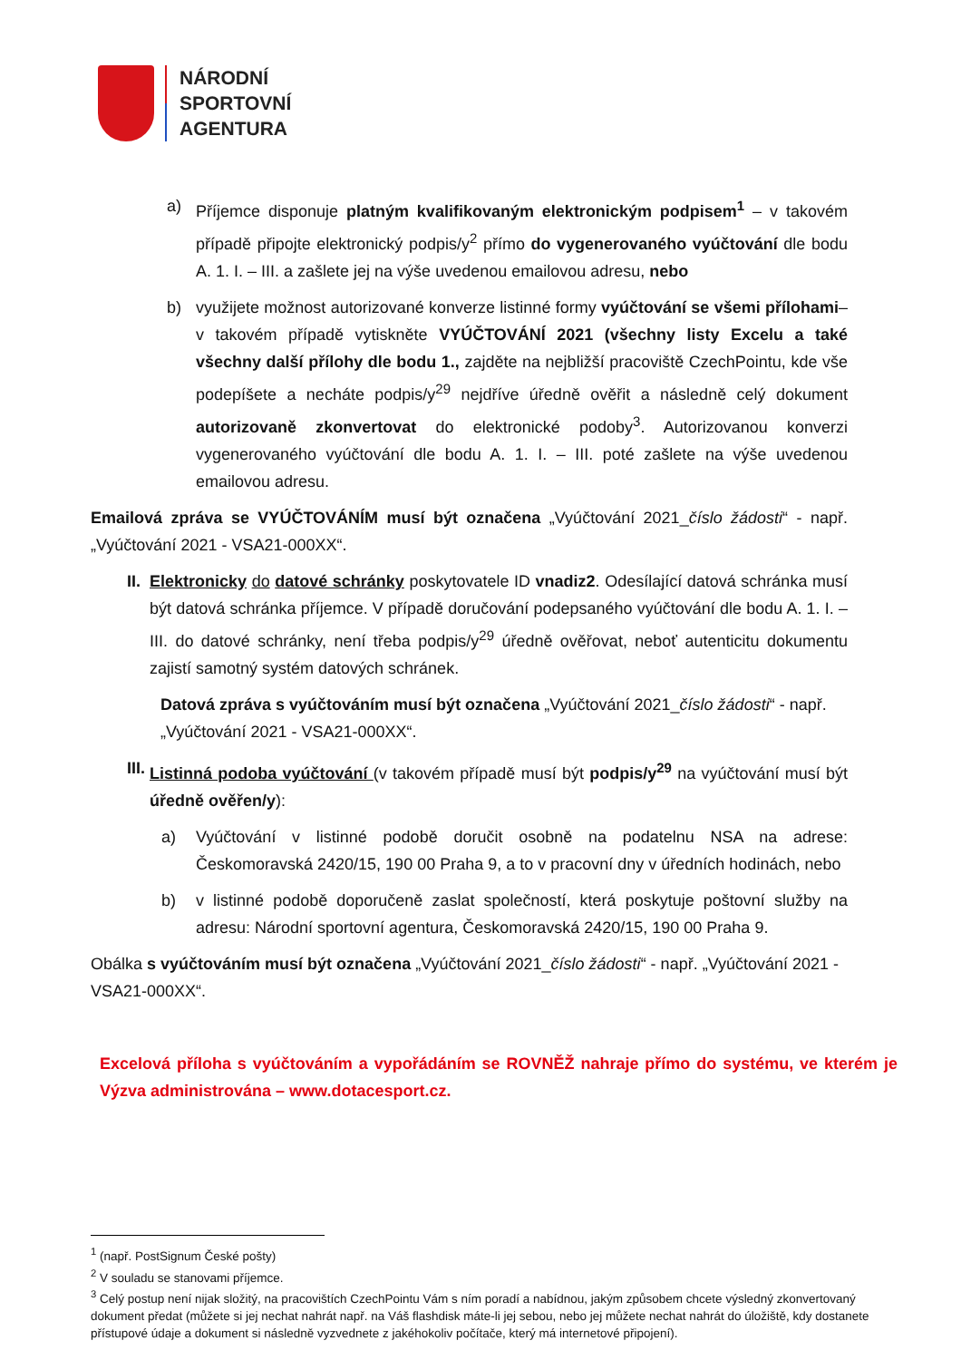NÁRODNÍ
SPORTOVNÍ
AGENTURA
a) Příjemce disponuje platným kvalifikovaným elektronickým podpisem<sup>1</sup> – v takovém případě připojte elektronický podpis/y<sup>2</sup> přímo do vygenerovaného vyúčtování dle bodu A. 1. I. – III. a zašlete jej na výše uvedenou emailovou adresu, nebo
b) využijete možnost autorizované konverze listinné formy vyúčtování se všemi přílohami– v takovém případě vytiskněte VYÚČTOVÁNÍ 2021 (všechny listy Excelu a také všechny další přílohy dle bodu 1., zajděte na nejbližší pracoviště CzechPointu, kde vše podepíšete a necháte podpis/y<sup>29</sup> nejdříve úředně ověřit a následně celý dokument autorizovaně zkonvertovat do elektronické podoby<sup>3</sup>. Autorizovanou konverzi vygenerovaného vyúčtování dle bodu A. 1. I. – III. poté zašlete na výše uvedenou emailovou adresu.
Emailová zpráva se VYÚČTOVÁNÍM musí být označena „Vyúčtování 2021_číslo žádosti“ - např. „Vyúčtování 2021 - VSA21-000XX“.
II. Elektronicky do datové schránky poskytovatele ID vnadiz2. Odesílající datová schránka musí být datová schránka příjemce. V případě doručování podepsaného vyúčtování dle bodu A. 1. I. – III. do datové schránky, není třeba podpis/y<sup>29</sup> úředně ověřovat, neboť autenticitu dokumentu zajistí samotný systém datových schránek.
Datová zpráva s vyúčtováním musí být označena „Vyúčtování 2021_číslo žádosti“ - např. „Vyúčtování 2021 - VSA21-000XX“.
III. Listinná podoba vyúčtování (v takovém případě musí být podpis/y<sup>29</sup> na vyúčtování musí být úředně ověřen/y):
a) Vyúčtování v listinné podobě doručit osobně na podatelnu NSA na adrese: Českomoravská 2420/15, 190 00 Praha 9, a to v pracovní dny v úředních hodinách, nebo
b) v listinné podobě doporučeně zaslat společností, která poskytuje poštovní služby na adresu: Národní sportovní agentura, Českomoravská 2420/15, 190 00 Praha 9.
Obálka s vyúčtováním musí být označena „Vyúčtování 2021_číslo žádosti“ - např. „Vyúčtování 2021 - VSA21-000XX“.
Excelová příloha s vyúčtováním a vypořádáním se ROVNĚŽ nahraje přímo do systému, ve kterém je Výzva administrována – www.dotacesport.cz.
<sup>1</sup> (např. PostSignum České pošty)
<sup>2</sup> V souladu se stanovami příjemce.
<sup>3</sup> Celý postup není nijak složitý, na pracovištích CzechPointu Vám s ním poradí a nabídnou, jakým způsobem chcete výsledný zkonvertovaný dokument předat (můžete si jej nechat nahrát např. na Váš flashdisk máte-li jej sebou, nebo jej můžete nechat nahrát do úložiště, kdy dostanete přístupové údaje a dokument si následně vyzvednete z jakéhokoliv počítače, který má internetové připojení).